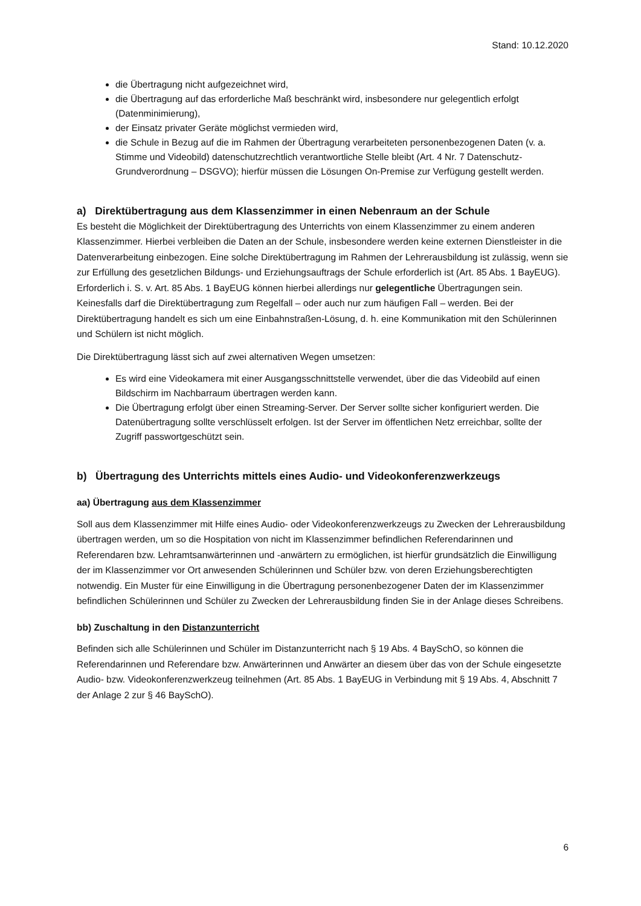Stand: 10.12.2020
die Übertragung nicht aufgezeichnet wird,
die Übertragung auf das erforderliche Maß beschränkt wird, insbesondere nur gelegentlich erfolgt (Datenminimierung),
der Einsatz privater Geräte möglichst vermieden wird,
die Schule in Bezug auf die im Rahmen der Übertragung verarbeiteten personenbezogenen Daten (v. a. Stimme und Videobild) datenschutzrechtlich verantwortliche Stelle bleibt (Art. 4 Nr. 7 Datenschutz-Grundverordnung – DSGVO); hierfür müssen die Lösungen On-Premise zur Verfügung gestellt werden.
a) Direktübertragung aus dem Klassenzimmer in einen Nebenraum an der Schule
Es besteht die Möglichkeit der Direktübertragung des Unterrichts von einem Klassenzimmer zu einem anderen Klassenzimmer. Hierbei verbleiben die Daten an der Schule, insbesondere werden keine externen Dienstleister in die Datenverarbeitung einbezogen. Eine solche Direktübertragung im Rahmen der Lehrerausbildung ist zulässig, wenn sie zur Erfüllung des gesetzlichen Bildungs- und Erziehungsauftrags der Schule erforderlich ist (Art. 85 Abs. 1 BayEUG). Erforderlich i. S. v. Art. 85 Abs. 1 BayEUG können hierbei allerdings nur gelegentliche Übertragungen sein. Keinesfalls darf die Direktübertragung zum Regelfall – oder auch nur zum häufigen Fall – werden. Bei der Direktübertragung handelt es sich um eine Einbahnstraßen-Lösung, d. h. eine Kommunikation mit den Schülerinnen und Schülern ist nicht möglich.
Die Direktübertragung lässt sich auf zwei alternativen Wegen umsetzen:
Es wird eine Videokamera mit einer Ausgangsschnittstelle verwendet, über die das Videobild auf einen Bildschirm im Nachbarraum übertragen werden kann.
Die Übertragung erfolgt über einen Streaming-Server. Der Server sollte sicher konfiguriert werden. Die Datenübertragung sollte verschlüsselt erfolgen. Ist der Server im öffentlichen Netz erreichbar, sollte der Zugriff passwortgeschützt sein.
b) Übertragung des Unterrichts mittels eines Audio- und Videokonferenzwerkzeugs
aa) Übertragung aus dem Klassenzimmer
Soll aus dem Klassenzimmer mit Hilfe eines Audio- oder Videokonferenzwerkzeugs zu Zwecken der Lehrerausbildung übertragen werden, um so die Hospitation von nicht im Klassenzimmer befindlichen Referendarinnen und Referendaren bzw. Lehramtsanwärterinnen und -anwärtern zu ermöglichen, ist hierfür grundsätzlich die Einwilligung der im Klassenzimmer vor Ort anwesenden Schülerinnen und Schüler bzw. von deren Erziehungsberechtigten notwendig. Ein Muster für eine Einwilligung in die Übertragung personenbezogener Daten der im Klassenzimmer befindlichen Schülerinnen und Schüler zu Zwecken der Lehrerausbildung finden Sie in der Anlage dieses Schreibens.
bb) Zuschaltung in den Distanzunterricht
Befinden sich alle Schülerinnen und Schüler im Distanzunterricht nach § 19 Abs. 4 BaySchO, so können die Referendarinnen und Referendare bzw. Anwärterinnen und Anwärter an diesem über das von der Schule eingesetzte Audio- bzw. Videokonferenzwerkzeug teilnehmen (Art. 85 Abs. 1 BayEUG in Verbindung mit § 19 Abs. 4, Abschnitt 7 der Anlage 2 zur § 46 BaySchO).
6